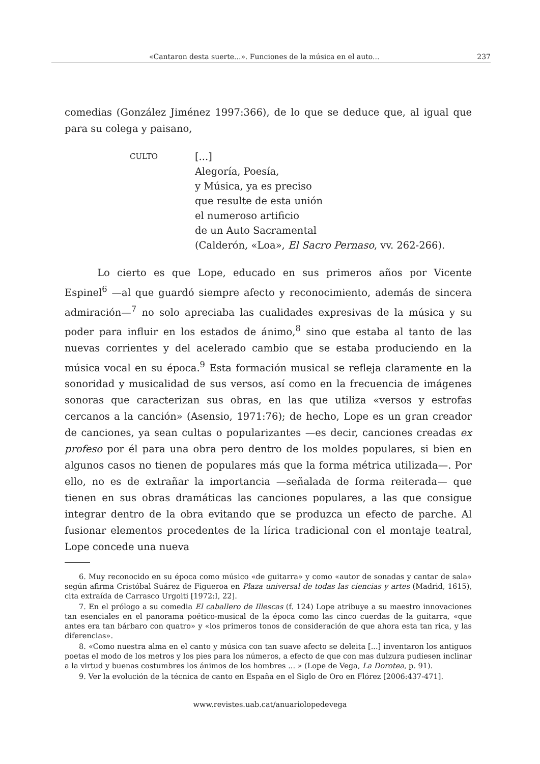«Cantaron desta suerte...». Funciones de la música en el auto... 237
comedias (González Jiménez 1997:366), de lo que se deduce que, al igual que para su colega y paisano,
CULTO
[...]
Alegoría, Poesía,
y Música, ya es preciso
que resulte de esta unión
el numeroso artificio
de un Auto Sacramental
(Calderón, «Loa», El Sacro Pernaso, vv. 262-266).
Lo cierto es que Lope, educado en sus primeros años por Vicente Espinel<sup>6</sup> —al que guardó siempre afecto y reconocimiento, además de sincera admiración—<sup>7</sup> no solo apreciaba las cualidades expresivas de la música y su poder para influir en los estados de ánimo,<sup>8</sup> sino que estaba al tanto de las nuevas corrientes y del acelerado cambio que se estaba produciendo en la música vocal en su época.<sup>9</sup> Esta formación musical se refleja claramente en la sonoridad y musicalidad de sus versos, así como en la frecuencia de imágenes sonoras que caracterizan sus obras, en las que utiliza «versos y estrofas cercanos a la canción» (Asensio, 1971:76); de hecho, Lope es un gran creador de canciones, ya sean cultas o popularizantes —es decir, canciones creadas ex profeso por él para una obra pero dentro de los moldes populares, si bien en algunos casos no tienen de populares más que la forma métrica utilizada—. Por ello, no es de extrañar la importancia —señalada de forma reiterada— que tienen en sus obras dramáticas las canciones populares, a las que consigue integrar dentro de la obra evitando que se produzca un efecto de parche. Al fusionar elementos procedentes de la lírica tradicional con el montaje teatral, Lope concede una nueva
6. Muy reconocido en su época como músico «de guitarra» y como «autor de sonadas y cantar de sala» según afirma Cristóbal Suárez de Figueroa en Plaza universal de todas las ciencias y artes (Madrid, 1615), cita extraída de Carrasco Urgoiti [1972:I, 22].
7. En el prólogo a su comedia El caballero de Illescas (f. 124) Lope atribuye a su maestro innovaciones tan esenciales en el panorama poético-musical de la época como las cinco cuerdas de la guitarra, «que antes era tan bárbaro con quatro» y «los primeros tonos de consideración de que ahora esta tan rica, y las diferencias».
8. «Como nuestra alma en el canto y música con tan suave afecto se deleita [...] inventaron los antiguos poetas el modo de los metros y los pies para los números, a efecto de que con mas dulzura pudiesen inclinar a la virtud y buenas costumbres los ánimos de los hombres ... » (Lope de Vega, La Dorotea, p. 91).
9. Ver la evolución de la técnica de canto en España en el Siglo de Oro en Flórez [2006:437-471].
www.revistes.uab.cat/anuariolopedevega